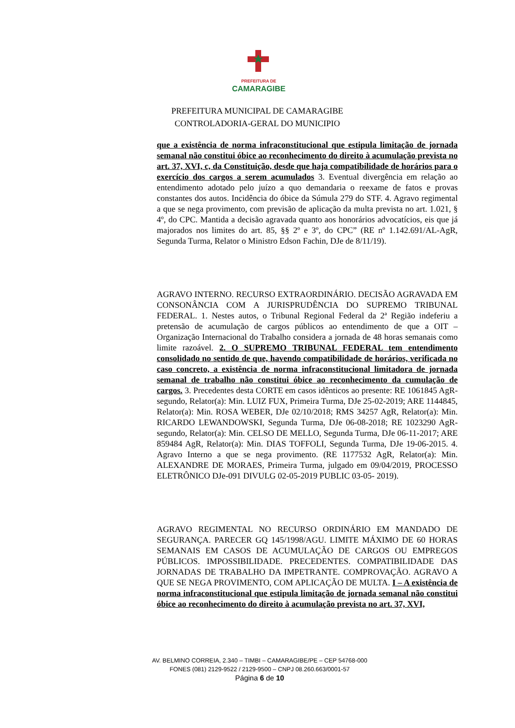PREFEITURA DE
CAMARAGIBE
PREFEITURA MUNICIPAL DE CAMARAGIBE
CONTROLADORIA-GERAL DO MUNICIPIO
que a existência de norma infraconstitucional que estipula limitação de jornada semanal não constitui óbice ao reconhecimento do direito à acumulação prevista no art. 37, XVI, c, da Constituição, desde que haja compatibilidade de horários para o exercício dos cargos a serem acumulados 3. Eventual divergência em relação ao entendimento adotado pelo juízo a quo demandaria o reexame de fatos e provas constantes dos autos. Incidência do óbice da Súmula 279 do STF. 4. Agravo regimental a que se nega provimento, com previsão de aplicação da multa prevista no art. 1.021, § 4º, do CPC. Mantida a decisão agravada quanto aos honorários advocatícios, eis que já majorados nos limites do art. 85, §§ 2º e 3º, do CPC” (RE nº 1.142.691/AL-AgR, Segunda Turma, Relator o Ministro Edson Fachin, DJe de 8/11/19).
AGRAVO INTERNO. RECURSO EXTRAORDINÁRIO. DECISÃO AGRAVADA EM CONSONÂNCIA COM A JURISPRUDÊNCIA DO SUPREMO TRIBUNAL FEDERAL. 1. Nestes autos, o Tribunal Regional Federal da 2ª Região indeferiu a pretensão de acumulação de cargos públicos ao entendimento de que a OIT – Organização Internacional do Trabalho considera a jornada de 48 horas semanais como limite razoável. 2. O SUPREMO TRIBUNAL FEDERAL tem entendimento consolidado no sentido de que, havendo compatibilidade de horários, verificada no caso concreto, a existência de norma infraconstitucional limitadora de jornada semanal de trabalho não constitui óbice ao reconhecimento da cumulação de cargos. 3. Precedentes desta CORTE em casos idênticos ao presente: RE 1061845 AgR-segundo, Relator(a): Min. LUIZ FUX, Primeira Turma, DJe 25-02-2019; ARE 1144845, Relator(a): Min. ROSA WEBER, DJe 02/10/2018; RMS 34257 AgR, Relator(a): Min. RICARDO LEWANDOWSKI, Segunda Turma, DJe 06-08-2018; RE 1023290 AgR-segundo, Relator(a): Min. CELSO DE MELLO, Segunda Turma, DJe 06-11-2017; ARE 859484 AgR, Relator(a): Min. DIAS TOFFOLI, Segunda Turma, DJe 19-06-2015. 4. Agravo Interno a que se nega provimento. (RE 1177532 AgR, Relator(a): Min. ALEXANDRE DE MORAES, Primeira Turma, julgado em 09/04/2019, PROCESSO ELETRÔNICO DJe-091 DIVULG 02-05-2019 PUBLIC 03-05- 2019).
AGRAVO REGIMENTAL NO RECURSO ORDINÁRIO EM MANDADO DE SEGURANÇA. PARECER GQ 145/1998/AGU. LIMITE MÁXIMO DE 60 HORAS SEMANAIS EM CASOS DE ACUMULAÇÃO DE CARGOS OU EMPREGOS PÚBLICOS. IMPOSSIBILIDADE. PRECEDENTES. COMPATIBILIDADE DAS JORNADAS DE TRABALHO DA IMPETRANTE. COMPROVAÇÃO. AGRAVO A QUE SE NEGA PROVIMENTO, COM APLICAÇÃO DE MULTA. I – A existência de norma infraconstitucional que estipula limitação de jornada semanal não constitui óbice ao reconhecimento do direito à acumulação prevista no art. 37, XVI,
AV. BELMINO CORREIA, 2.340 – TIMBI – CAMARAGIBE/PE – CEP 54768-000
FONES (081) 2129-9522 / 2129-9500 – CNPJ 08.260.663/0001-57
Página 6 de 10